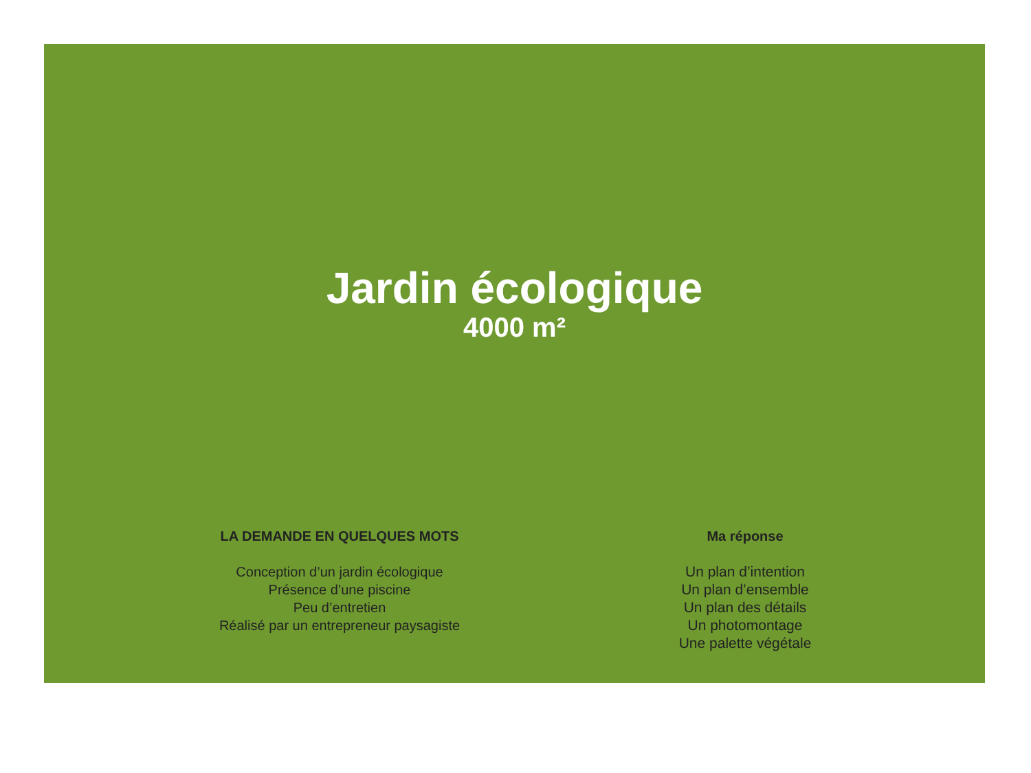Jardin écologique
4000 m²
LA DEMANDE EN QUELQUES MOTS
Conception d’un jardin écologique
Présence d’une piscine
Peu d’entretien
Réalisé par un entrepreneur paysagiste
Ma réponse
Un plan d’intention
Un plan d’ensemble
Un plan des détails
Un photomontage
Une palette végétale